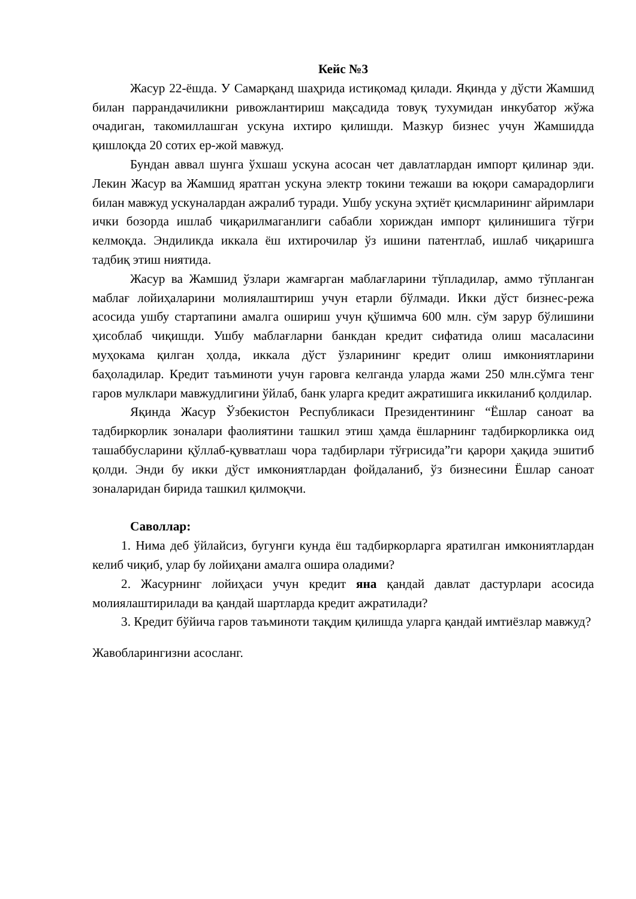Кейс №3
Жасур 22-ёшда. У Самарқанд шаҳрида истиқомад қилади. Яқинда у дўсти Жамшид билан паррандачиликни ривожлантириш мақсадида товуқ тухумидан инкубатор жўжа очадиган, такомиллашган ускуна ихтиро қилишди. Мазкур бизнес учун Жамшидда қишлоқда 20 сотих ер-жой мавжуд.
Бундан аввал шунга ўхшаш ускуна асосан чет давлатлардан импорт қилинар эди. Лекин Жасур ва Жамшид яратган ускуна электр токини тежаши ва юқори самарадорлиги билан мавжуд ускуналардан ажралиб туради. Ушбу ускуна эҳтиёт қисмларининг айримлари ички бозорда ишлаб чиқарилмаганлиги сабабли хориждан импорт қилинишига тўғри келмоқда. Эндиликда иккала ёш ихтирочилар ўз ишини патентлаб, ишлаб чиқаришга тадбиқ этиш ниятида.
Жасур ва Жамшид ўзлари жамғарган маблағларини тўпладилар, аммо тўпланган маблағ лойиҳаларини молиялаштириш учун етарли бўлмади. Икки дўст бизнес-режа асосида ушбу стартапини амалга ошириш учун қўшимча 600 млн. сўм зарур бўлишини ҳисоблаб чиқишди. Ушбу маблағларни банкдан кредит сифатида олиш масаласини муҳокама қилган ҳолда, иккала дўст ўзларининг кредит олиш имкониятларини баҳоладилар. Кредит таъминоти учун гаровга келганда уларда жами 250 млн.сўмга тенг гаров мулклари мавжудлигини ўйлаб, банк уларга кредит ажратишига иккиланиб қолдилар.
Яқинда Жасур Ўзбекистон Республикаси Президентининг “Ёшлар саноат ва тадбиркорлик зоналари фаолиятини ташкил этиш ҳамда ёшларнинг тадбиркорликка оид ташаббусларини қўллаб-қувватлаш чора тадбирлари тўғрисида”ги қарори ҳақида эшитиб қолди. Энди бу икки дўст имкониятлардан фойдаланиб, ўз бизнесини Ёшлар саноат зоналаридан бирида ташкил қилмоқчи.
Саволлар:
1. Нима деб ўйлайсиз, бугунги кунда ёш тадбиркорларга яратилган имкониятлардан келиб чиқиб, улар бу лойиҳани амалга ошира оладими?
2. Жасурнинг лойиҳаси учун кредит яна қандай давлат дастурлари асосида молиялаштирилади ва қандай шартларда кредит ажратилади?
3. Кредит бўйича гаров таъминоти тақдим қилишда уларга қандай имтиёзлар мавжуд?
Жавобларингизни асосланг.